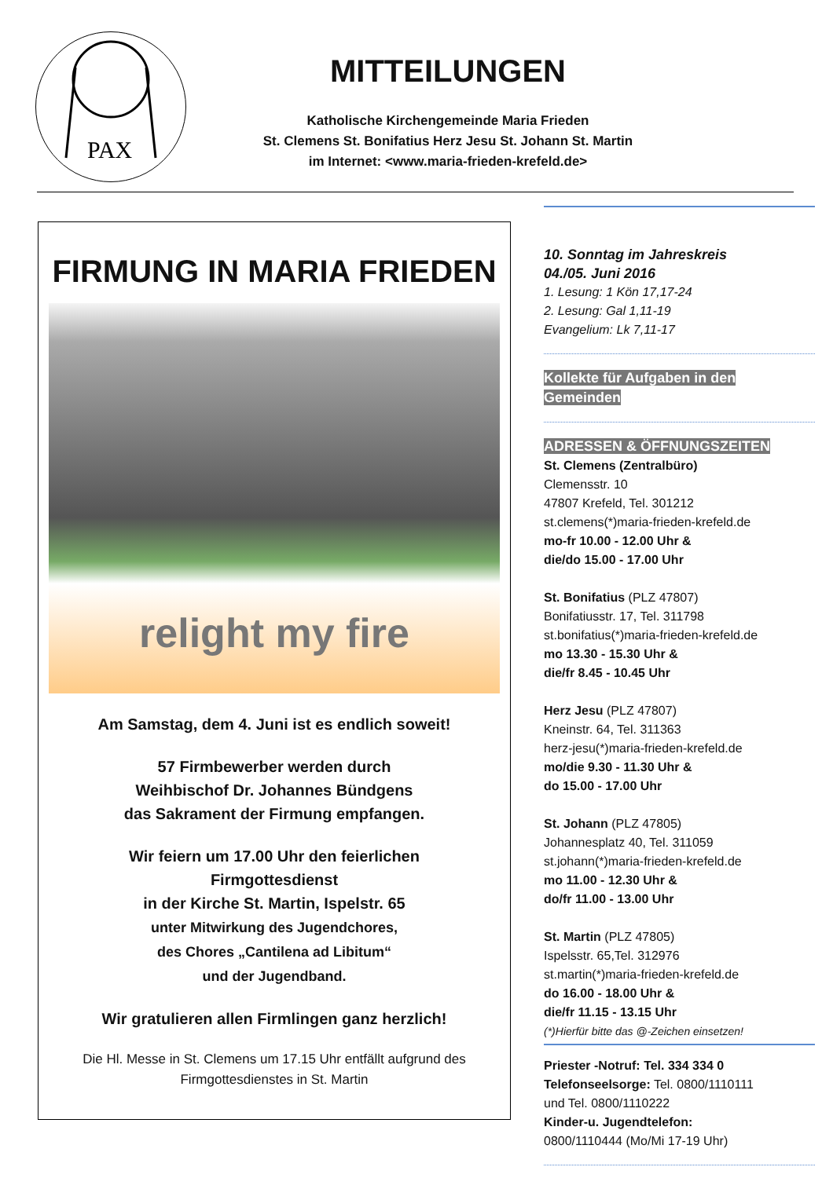PAX
MITTEILUNGEN
Katholische Kirchengemeinde Maria Frieden
St. Clemens St. Bonifatius Herz Jesu St. Johann St. Martin
im Internet: <www.maria-frieden-krefeld.de>
FIRMUNG IN MARIA FRIEDEN
relight my fire
Am Samstag, dem 4. Juni ist es endlich soweit!
57 Firmbewerber werden durch
Weihbischof Dr. Johannes Bündgens
das Sakrament der Firmung empfangen.
Wir feiern um 17.00 Uhr den feierlichen
Firmgottesdienst
in der Kirche St. Martin, Ispelstr. 65
unter Mitwirkung des Jugendchores,
des Chores „Cantilena ad Libitum“
und der Jugendband.
Wir gratulieren allen Firmlingen ganz herzlich!
Die Hl. Messe in St. Clemens um 17.15 Uhr entfällt aufgrund des Firmgottesdienstes in St. Martin
10. Sonntag im Jahreskreis
04./05. Juni 2016
1. Lesung: 1 Kön 17,17-24
2. Lesung: Gal 1,11-19
Evangelium: Lk 7,11-17
Kollekte für Aufgaben in den Gemeinden
ADRESSEN & ÖFFNUNGSZEITEN
St. Clemens (Zentralbüro)
Clemensstr. 10
47807 Krefeld, Tel. 301212
st.clemens(*)maria-frieden-krefeld.de
mo-fr 10.00 - 12.00 Uhr &
die/do 15.00 - 17.00 Uhr
St. Bonifatius (PLZ 47807)
Bonifatiusstr. 17, Tel. 311798
st.bonifatius(*)maria-frieden-krefeld.de
mo 13.30 - 15.30 Uhr &
die/fr 8.45 - 10.45 Uhr
Herz Jesu (PLZ 47807)
Kneinstr. 64, Tel. 311363
herz-jesu(*)maria-frieden-krefeld.de
mo/die 9.30 - 11.30 Uhr &
do 15.00 - 17.00 Uhr
St. Johann (PLZ 47805)
Johannesplatz 40, Tel. 311059
st.johann(*)maria-frieden-krefeld.de
mo 11.00 - 12.30 Uhr &
do/fr 11.00 - 13.00 Uhr
St. Martin (PLZ 47805)
Ispelsstr. 65,Tel. 312976
st.martin(*)maria-frieden-krefeld.de
do 16.00 - 18.00 Uhr &
die/fr 11.15 - 13.15 Uhr
(*)Hierfür bitte das @-Zeichen einsetzen!
Priester -Notruf: Tel. 334 334 0
Telefonseelsorge: Tel. 0800/1110111
und Tel. 0800/1110222
Kinder-u. Jugendtelefon:
0800/1110444 (Mo/Mi 17-19 Uhr)